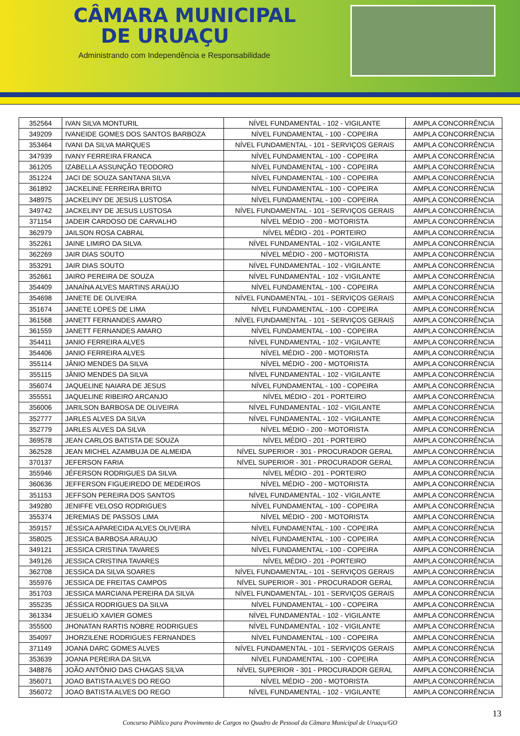CÂMARA MUNICIPAL
DE URUAÇU
Administrando com Independência e Responsabilidade
| 352564 | IVAN SILVA MONTURIL | NÍVEL FUNDAMENTAL - 102 - VIGILANTE | AMPLA CONCORRÊNCIA |
| 349209 | IVANEIDE GOMES DOS SANTOS BARBOZA | NÍVEL FUNDAMENTAL - 100 - COPEIRA | AMPLA CONCORRÊNCIA |
| 353464 | IVANI DA SILVA MARQUES | NÍVEL FUNDAMENTAL - 101 - SERVIÇOS GERAIS | AMPLA CONCORRÊNCIA |
| 347939 | IVANY FERREIRA FRANCA | NÍVEL FUNDAMENTAL - 100 - COPEIRA | AMPLA CONCORRÊNCIA |
| 361205 | IZABELLA ASSUNÇÃO TEODORO | NÍVEL FUNDAMENTAL - 100 - COPEIRA | AMPLA CONCORRÊNCIA |
| 351224 | JACI DE SOUZA SANTANA SILVA | NÍVEL FUNDAMENTAL - 100 - COPEIRA | AMPLA CONCORRÊNCIA |
| 361892 | JACKELINE FERREIRA BRITO | NÍVEL FUNDAMENTAL - 100 - COPEIRA | AMPLA CONCORRÊNCIA |
| 348975 | JACKELINY DE JESUS LUSTOSA | NÍVEL FUNDAMENTAL - 100 - COPEIRA | AMPLA CONCORRÊNCIA |
| 349742 | JACKELINY DE JESUS LUSTOSA | NÍVEL FUNDAMENTAL - 101 - SERVIÇOS GERAIS | AMPLA CONCORRÊNCIA |
| 371154 | JADEIR CARDOSO DE CARVALHO | NÍVEL MÉDIO - 200 - MOTORISTA | AMPLA CONCORRÊNCIA |
| 362979 | JAILSON ROSA CABRAL | NÍVEL MÉDIO - 201 - PORTEIRO | AMPLA CONCORRÊNCIA |
| 352261 | JAINE LIMIRO DA SILVA | NÍVEL FUNDAMENTAL - 102 - VIGILANTE | AMPLA CONCORRÊNCIA |
| 362269 | JAIR DIAS SOUTO | NÍVEL MÉDIO - 200 - MOTORISTA | AMPLA CONCORRÊNCIA |
| 353291 | JAIR DIAS SOUTO | NÍVEL FUNDAMENTAL - 102 - VIGILANTE | AMPLA CONCORRÊNCIA |
| 352661 | JAIRO PEREIRA DE SOUZA | NÍVEL FUNDAMENTAL - 102 - VIGILANTE | AMPLA CONCORRÊNCIA |
| 354409 | JANAÍNA ALVES MARTINS ARAÚJO | NÍVEL FUNDAMENTAL - 100 - COPEIRA | AMPLA CONCORRÊNCIA |
| 354698 | JANETE DE OLIVEIRA | NÍVEL FUNDAMENTAL - 101 - SERVIÇOS GERAIS | AMPLA CONCORRÊNCIA |
| 351674 | JANETE LOPES DE LIMA | NÍVEL FUNDAMENTAL - 100 - COPEIRA | AMPLA CONCORRÊNCIA |
| 361568 | JANETT FERNANDES AMARO | NÍVEL FUNDAMENTAL - 101 - SERVIÇOS GERAIS | AMPLA CONCORRÊNCIA |
| 361559 | JANETT FERNANDES AMARO | NÍVEL FUNDAMENTAL - 100 - COPEIRA | AMPLA CONCORRÊNCIA |
| 354411 | JANIO FERREIRA ALVES | NÍVEL FUNDAMENTAL - 102 - VIGILANTE | AMPLA CONCORRÊNCIA |
| 354406 | JANIO FERREIRA ALVES | NÍVEL MÉDIO - 200 - MOTORISTA | AMPLA CONCORRÊNCIA |
| 355114 | JÂNIO MENDES DA SILVA | NÍVEL MÉDIO - 200 - MOTORISTA | AMPLA CONCORRÊNCIA |
| 355115 | JÂNIO MENDES DA SILVA | NÍVEL FUNDAMENTAL - 102 - VIGILANTE | AMPLA CONCORRÊNCIA |
| 356074 | JAQUELINE NAIARA DE JESUS | NÍVEL FUNDAMENTAL - 100 - COPEIRA | AMPLA CONCORRÊNCIA |
| 355551 | JAQUELINE RIBEIRO ARCANJO | NÍVEL MÉDIO - 201 - PORTEIRO | AMPLA CONCORRÊNCIA |
| 356006 | JARILSON BARBOSA DE OLIVEIRA | NÍVEL FUNDAMENTAL - 102 - VIGILANTE | AMPLA CONCORRÊNCIA |
| 352777 | JARLES ALVES DA SILVA | NÍVEL FUNDAMENTAL - 102 - VIGILANTE | AMPLA CONCORRÊNCIA |
| 352779 | JARLES ALVES DA SILVA | NÍVEL MÉDIO - 200 - MOTORISTA | AMPLA CONCORRÊNCIA |
| 369578 | JEAN CARLOS BATISTA DE SOUZA | NÍVEL MÉDIO - 201 - PORTEIRO | AMPLA CONCORRÊNCIA |
| 362528 | JEAN MICHEL AZAMBUJA DE ALMEIDA | NÍVEL SUPERIOR - 301 - PROCURADOR GERAL | AMPLA CONCORRÊNCIA |
| 370137 | JEFERSON FARIA | NÍVEL SUPERIOR - 301 - PROCURADOR GERAL | AMPLA CONCORRÊNCIA |
| 355946 | JÉFERSON RODRIGUES DA SILVA | NÍVEL MÉDIO - 201 - PORTEIRO | AMPLA CONCORRÊNCIA |
| 360636 | JEFFERSON FIGUEIREDO DE MEDEIROS | NÍVEL MÉDIO - 200 - MOTORISTA | AMPLA CONCORRÊNCIA |
| 351153 | JEFFSON PEREIRA DOS SANTOS | NÍVEL FUNDAMENTAL - 102 - VIGILANTE | AMPLA CONCORRÊNCIA |
| 349280 | JENIFFE VELOSO RODRIGUES | NÍVEL FUNDAMENTAL - 100 - COPEIRA | AMPLA CONCORRÊNCIA |
| 355374 | JEREMIAS DE PASSOS LIMA | NÍVEL MÉDIO - 200 - MOTORISTA | AMPLA CONCORRÊNCIA |
| 359157 | JÉSSICA APARECIDA ALVES OLIVEIRA | NÍVEL FUNDAMENTAL - 100 - COPEIRA | AMPLA CONCORRÊNCIA |
| 358025 | JESSICA BARBOSA ARAUJO | NÍVEL FUNDAMENTAL - 100 - COPEIRA | AMPLA CONCORRÊNCIA |
| 349121 | JESSICA CRISTINA TAVARES | NÍVEL FUNDAMENTAL - 100 - COPEIRA | AMPLA CONCORRÊNCIA |
| 349126 | JESSICA CRISTINA TAVARES | NÍVEL MÉDIO - 201 - PORTEIRO | AMPLA CONCORRÊNCIA |
| 362708 | JESSICA DA SILVA SOARES | NÍVEL FUNDAMENTAL - 101 - SERVIÇOS GERAIS | AMPLA CONCORRÊNCIA |
| 355976 | JESSICA DE FREITAS CAMPOS | NÍVEL SUPERIOR - 301 - PROCURADOR GERAL | AMPLA CONCORRÊNCIA |
| 351703 | JESSICA MARCIANA PEREIRA DA SILVA | NÍVEL FUNDAMENTAL - 101 - SERVIÇOS GERAIS | AMPLA CONCORRÊNCIA |
| 355235 | JÉSSICA RODRIGUES DA SILVA | NÍVEL FUNDAMENTAL - 100 - COPEIRA | AMPLA CONCORRÊNCIA |
| 361334 | JESUELIO XAVIER GOMES | NÍVEL FUNDAMENTAL - 102 - VIGILANTE | AMPLA CONCORRÊNCIA |
| 355500 | JHONATAN RARTIS NOBRE RODRIGUES | NÍVEL FUNDAMENTAL - 102 - VIGILANTE | AMPLA CONCORRÊNCIA |
| 354097 | JHORZILENE RODRIGUES FERNANDES | NÍVEL FUNDAMENTAL - 100 - COPEIRA | AMPLA CONCORRÊNCIA |
| 371149 | JOANA DARC GOMES ALVES | NÍVEL FUNDAMENTAL - 101 - SERVIÇOS GERAIS | AMPLA CONCORRÊNCIA |
| 353639 | JOANA PEREIRA DA SILVA | NÍVEL FUNDAMENTAL - 100 - COPEIRA | AMPLA CONCORRÊNCIA |
| 348876 | JOÃO ANTÔNIO DAS CHAGAS SILVA | NÍVEL SUPERIOR - 301 - PROCURADOR GERAL | AMPLA CONCORRÊNCIA |
| 356071 | JOAO BATISTA ALVES DO REGO | NÍVEL MÉDIO - 200 - MOTORISTA | AMPLA CONCORRÊNCIA |
| 356072 | JOAO BATISTA ALVES DO REGO | NÍVEL FUNDAMENTAL - 102 - VIGILANTE | AMPLA CONCORRÊNCIA |
13
Concurso Público para Provimento de Cargos no Quadro de Pessoal da Câmara Municipal de Uruaçu/GO